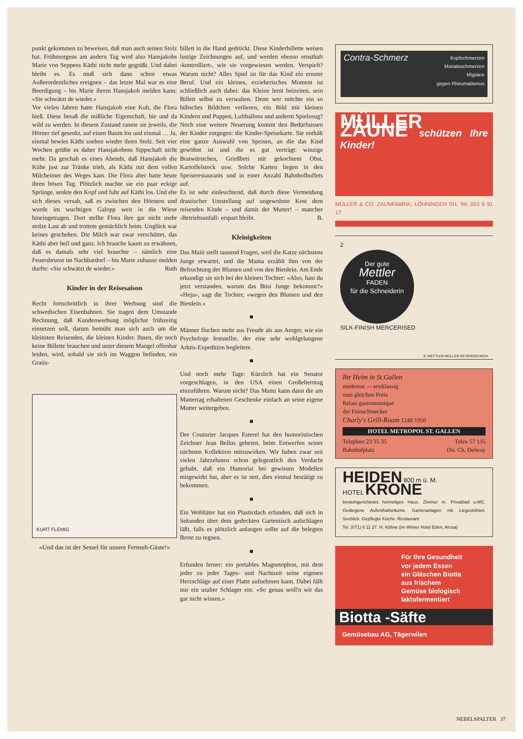punkt gekommen zu beweisen, daß man auch seinen Stolz hat. Frühmorgens am andern Tag wird also Hansjakobs Marie von Seppens Käthi nicht mehr gegrüßt. Und dabei bleibt es. Es muß sich dann schon etwas Außerordentliches ereignen – das letzte Mal war es eine Beerdigung – bis Marie ihrem Hansjakob melden kann: «Sie schwätzt de wieder.»
Vor vielen Jahren hatte Hansjakob eine Kuh, die Flora hieß. Diese besaß die mißliche Eigenschaft, hie und da wild zu werden. In diesem Zustand rannte sie jeweils, die Hörner tief gesenkt, auf einen Baum los und einmal … Ja, einmal bewies Käthi soeben wieder ihren Stolz. Seit vier Wochen grüßte es daher Hansjakobens Sippschaft nicht mehr. Da geschah es eines Abends, daß Hansjakob die Kühe just zur Tränke trieb, als Käthi mit dem vollen Milcheimer des Weges kam. Die Flora aber hatte heute ihren bösen Tag. Plötzlich machte sie ein paar eckige Sprünge, senkte den Kopf und fuhr auf Käthi los. Und ehe sich dieses versah, saß es zwischen den Hörnern und wurde im wuchtigen Galopp weit in die Wiese hineingetragen. Dort stellte Flora ihre gar nicht mehr stolze Last ab und trottete gemächlich heim. Unglück war keines geschehen. Die Milch war zwar verschüttet, das Käthi aber heil und ganz. Ich brauche kaum zu erwähnen, daß es damals sehr viel brauchte – nämlich eine Feuersbrunst im Nachbardorf – bis Marie zuhause melden durfte: «Sie schwätzt de wieder.» Ruth
Kinder in der Reisesaison
Recht fortschrittlich in ihrer Werbung sind die schwedischen Eisenbahnen. Sie tragen dem Umstande Rechnung, daß Kundenwerbung möglichst frühzeitig einsetzen soll, darum bemüht man sich auch um die kleinsten Reisenden, die kleinen Kinder. Ihnen, die noch keine Billette brauchen und unter diesem Mangel offenbar leiden, wird, sobald sie sich im Waggon befinden, ein Gratis-
KURT FLEMIG
«Und das ist der Sessel für unsere Fernseh-Gäste!»
billett in die Hand gedrückt. Diese Kinderbillette weisen lustige Zeichnungen auf, und werden ebenso ernsthaft ‹kontrolliert›, wie sie vorgewiesen werden. Verspielt? Warum nicht? Alles Spiel ist für das Kind ein ernster Beruf. Und ein kleines, erzieherisches Moment ist schließlich auch dabei: das Kleine lernt beizeiten, sein Billett selbst zu verwalten. Denn wer möchte ein so hübsches Bildchen verlieren, ein Bild mit kleinen Kindern und Puppen, Luftballons und anderm Spielzeug?
Noch eine weitere Neuerung kommt den Bedürfnissen der Kinder entgegen: die Kinder-Speisekarte. Sie enthält eine ganze Auswahl von Speisen, an die das Kind gewöhnt ist und die es gut verträgt: winzige Bratwürstchen, Grießbrei mit gekochtem Obst, Kartoffelstock usw. Solche Karten liegen in den Speiserestaurants und in einer Anzahl Bahnhofbuffets auf.
Es ist sehr einleuchtend, daß durch diese Vermeidung drastischer Umstellung auf ungewohnte Kost dem reisenden Kinde – und damit der Mutter! – mancher ‹Betriebsunfall› erspart bleibt. B.
Kleinigkeiten
Das Maiti stellt tausend Fragen, weil die Katze nächstens Junge erwartet, und die Mama erzählt ihm von der Befruchtung der Blumen und von den Bienlein. Am Ende erkundigt sie sich bei der kleinen Tochter: «Also, hast du jetzt verstanden, warum das Büsi Junge bekommt?» «Heja», sagt die Tochter, «wegen den Blumen und den Bienlein.»
■
Männer fluchen mehr aus Freude als aus Aerger, wie ein Psychologe feststellte, der eine sehr wohlgelungene Arktis-Expedition begleitete.
■
Und noch mehr Tage: Kürzlich hat ein Senator vorgeschlagen, in den USA einen Großelterntag einzuführen. Warum nicht? Das Mami kann dann die am Muttertag erhaltenen Geschenke einfach an seine eigene Mutter weitergeben.
■
Der Couturier Jacques Esterel hat den humoristischen Zeichner Jean Bellus gebeten, beim Entwerfen seiner nächsten Kollektion mitzuwirken. Wir haben zwar seit vielen Jahrzehnten schon gelegentlich den Verdacht gehabt, daß ein Humorist bei gewissen Modellen mitgewirkt hat, aber es ist nett, dies einmal bestätigt zu bekommen.
■
Ein Wohltäter hat ein Plasticdach erfunden, daß sich in Sekunden über dem gedeckten Gartentisch aufschlagen läßt, falls es plötzlich anfangen sollte auf die belegten Brote zu regnen.
■
Erfunden ferner: ein portables Magnetophon, mit dem jeder zu jeder Tages- und Nachtzeit seine eigenen Herzschläge auf einer Platte aufnehmen kann. Dabei fällt mir ein uralter Schlager ein: «So genau woll'n wir das gar nicht wissen.»
Contra-Schmerz Kopfschmerzen
Monatsschmerzen
Migräne
gegen Rheumatismus
MÜLLER ZÄUNE schützen Ihre Kinder!
MÜLLER & CO. ZAUNFABRIK, LÖHNINGEN SH, Tel. 053 6 91 17
2
Der gute
Mettler
FADEN
für die Schneiderin
SILK-FINISH MERCERISED
E. METTLER-MÜLLER AG RORSCHACH
Ihr Heim in St.Gallen
modernst — erstklassig
zum gleichen Preis
Relais gastronomique
der Feinschmecker
Charly's Grill-Room 1248 1950
HOTEL METROPOL ST. GALLEN
Telephon 23 35 35 Telex 57 135
Bahnhofplatz Dir. Ch. Delway
HEIDEN 800 m ü. M.
HOTEL KRONE
besteingerichtetes heimeliges Haus. Zimmer m. Privatbad u.WC. Gediegene Aufenthaltsräume. Gartenanlagen mit Liegestühlen. Seeblick. Gepflegte Küche. Restaurant
Tel. (071) 9 11 27. H. Kühne (im Winter Hotel Eden, Arosa)
Für Ihre Gesundheit
vor jedem Essen
ein Gläschen Biotta
aus frischem
Gemüse biologisch
laktofermentiert
Biotta -Säfte
Gemüsebau AG, Tägerwilen
NEBELSPALTER 37